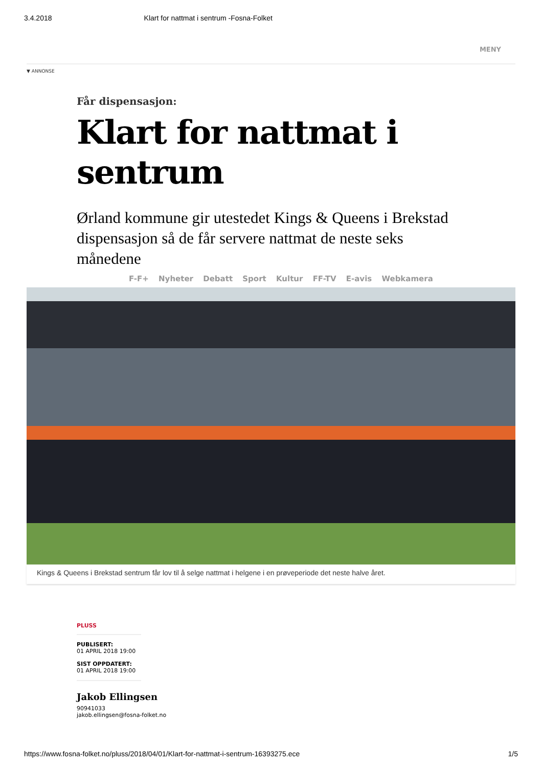3.4.2018 Klart for nattmat i sentrum -Fosna-Folket
MENY
▼ ANNONSE
Får dispensasjon:
Klart for nattmat i sentrum
Ørland kommune gir utestedet Kings & Queens i Brekstad dispensasjon så de får servere nattmat de neste seks månedene
F-F+ Nyheter Debatt Sport Kultur FF-TV E-avis Webkamera
Kings & Queens i Brekstad sentrum får lov til å selge nattmat i helgene i en prøveperiode det neste halve året.
PLUSS
PUBLISERT:
01 APRIL 2018 19:00
SIST OPPDATERT:
01 APRIL 2018 19:00
Jakob Ellingsen
90941033
jakob.ellingsen@fosna-folket.no
https://www.fosna-folket.no/pluss/2018/04/01/Klart-for-nattmat-i-sentrum-16393275.ece 1/5